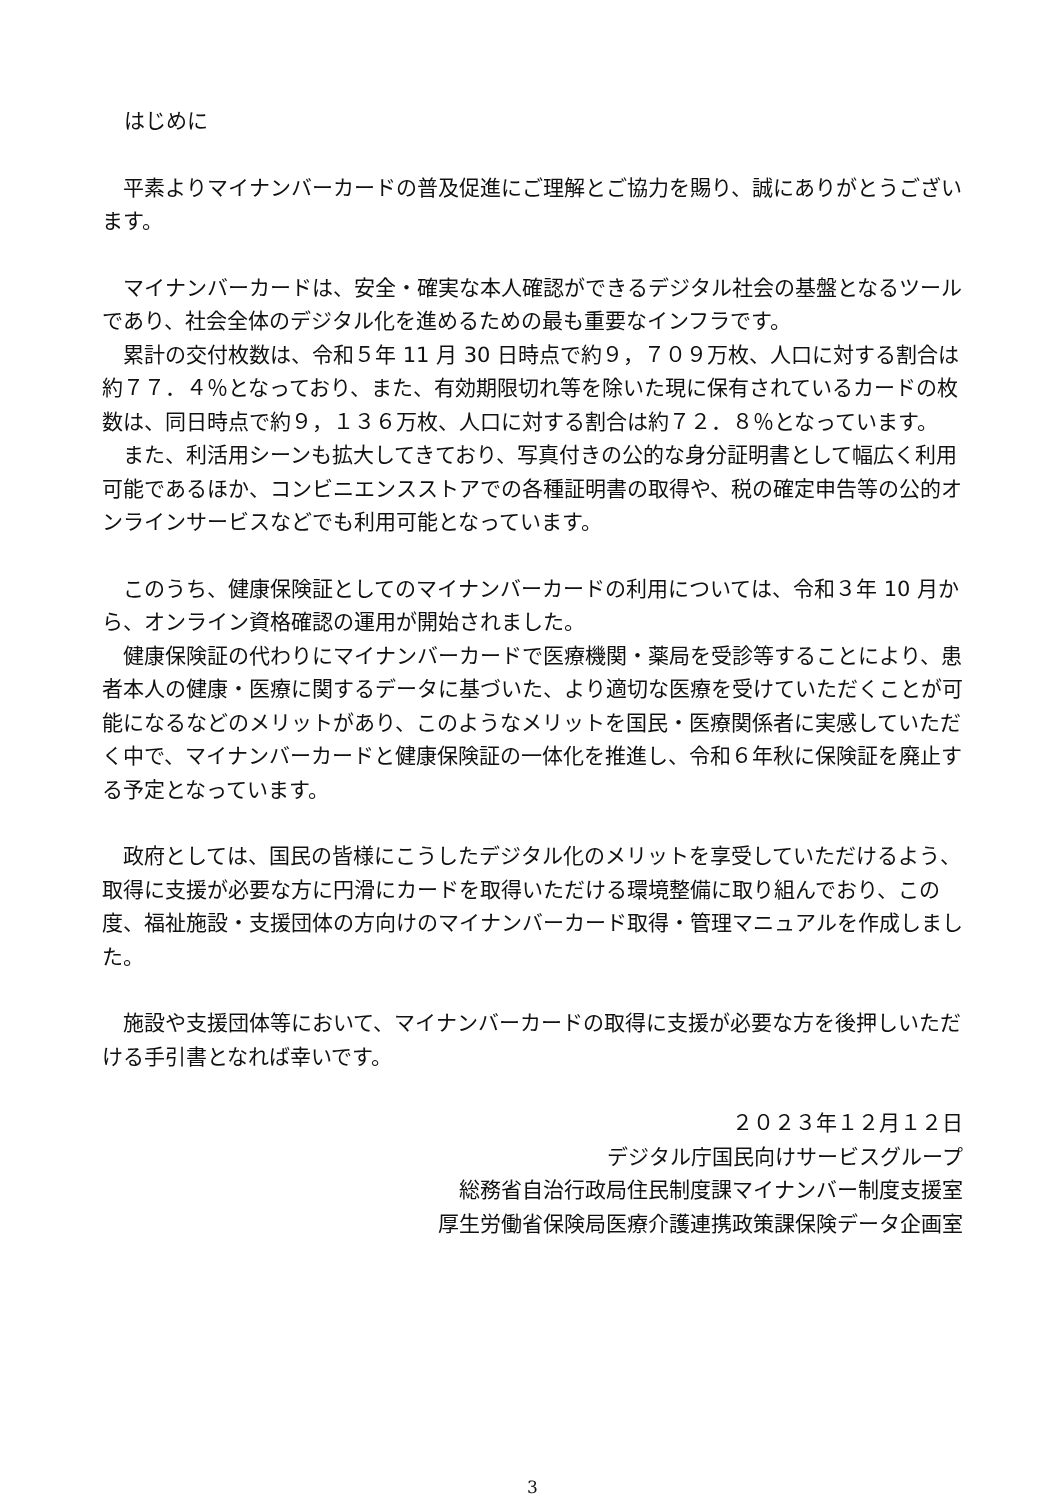はじめに
平素よりマイナンバーカードの普及促進にご理解とご協力を賜り、誠にありがとうございます。
マイナンバーカードは、安全・確実な本人確認ができるデジタル社会の基盤となるツールであり、社会全体のデジタル化を進めるための最も重要なインフラです。
累計の交付枚数は、令和５年 11 月 30 日時点で約９，７０９万枚、人口に対する割合は約７７．４％となっており、また、有効期限切れ等を除いた現に保有されているカードの枚数は、同日時点で約９，１３６万枚、人口に対する割合は約７２．８％となっています。
また、利活用シーンも拡大してきており、写真付きの公的な身分証明書として幅広く利用可能であるほか、コンビニエンスストアでの各種証明書の取得や、税の確定申告等の公的オンラインサービスなどでも利用可能となっています。
このうち、健康保険証としてのマイナンバーカードの利用については、令和３年 10 月から、オンライン資格確認の運用が開始されました。
健康保険証の代わりにマイナンバーカードで医療機関・薬局を受診等することにより、患者本人の健康・医療に関するデータに基づいた、より適切な医療を受けていただくことが可能になるなどのメリットがあり、このようなメリットを国民・医療関係者に実感していただく中で、マイナンバーカードと健康保険証の一体化を推進し、令和６年秋に保険証を廃止する予定となっています。
政府としては、国民の皆様にこうしたデジタル化のメリットを享受していただけるよう、取得に支援が必要な方に円滑にカードを取得いただける環境整備に取り組んでおり、この度、福祉施設・支援団体の方向けのマイナンバーカード取得・管理マニュアルを作成しました。
施設や支援団体等において、マイナンバーカードの取得に支援が必要な方を後押しいただける手引書となれば幸いです。
２０２３年１２月１２日
デジタル庁国民向けサービスグループ
総務省自治行政局住民制度課マイナンバー制度支援室
厚生労働省保険局医療介護連携政策課保険データ企画室
3